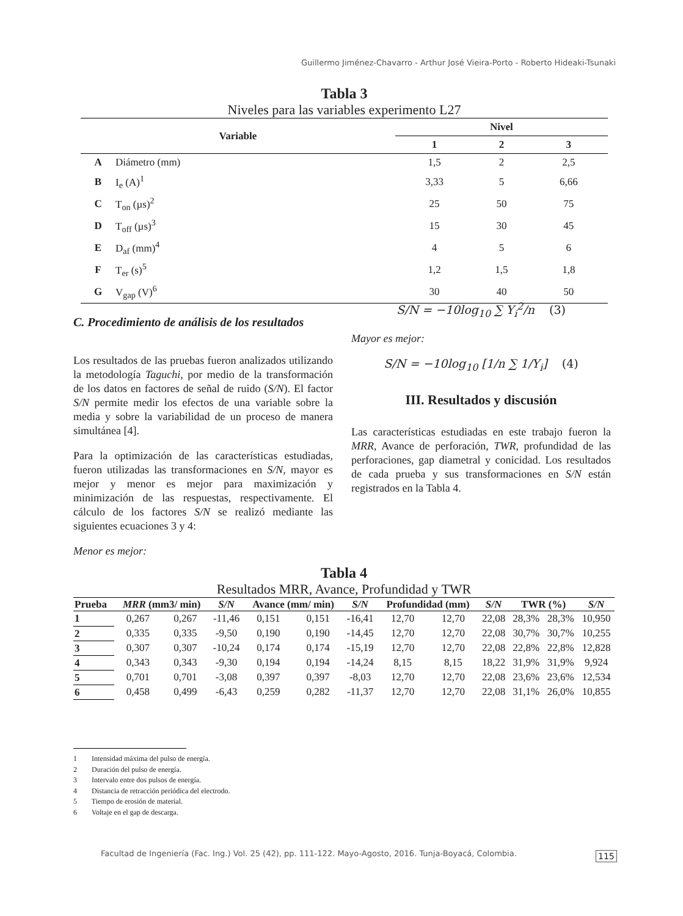Guillermo Jiménez-Chavarro - Arthur José Vieira-Porto - Roberto Hideaki-Tsunaki
Tabla 3
Niveles para las variables experimento L27
| Variable | | Nivel | | |
| --- | --- | --- | --- | --- |
| | | 1 | 2 | 3 |
| A | Diámetro (mm) | 1,5 | 2 | 2,5 |
| B | I<sub>e</sub> (A)<sup>1</sup> | 3,33 | 5 | 6,66 |
| C | T<sub>on</sub> (µs)<sup>2</sup> | 25 | 50 | 75 |
| D | T<sub>off</sub> (µs)<sup>3</sup> | 15 | 30 | 45 |
| E | D<sub>af</sub> (mm)<sup>4</sup> | 4 | 5 | 6 |
| F | T<sub>er</sub> (s)<sup>5</sup> | 1,2 | 1,5 | 1,8 |
| G | V<sub>gap</sub> (V)<sup>6</sup> | 30 | 40 | 50 |
C. Procedimiento de análisis de los resultados
Los resultados de las pruebas fueron analizados utilizando la metodología Taguchi, por medio de la transformación de los datos en factores de señal de ruido (S/N). El factor S/N permite medir los efectos de una variable sobre la media y sobre la variabilidad de un proceso de manera simultánea [4].
Para la optimización de las características estudiadas, fueron utilizadas las transformaciones en S/N, mayor es mejor y menor es mejor para maximización y minimización de las respuestas, respectivamente. El cálculo de los factores S/N se realizó mediante las siguientes ecuaciones 3 y 4:
Menor es mejor:
S/N = −10log<sub>10</sub> ∑ Y<sub>i</sub><sup>2</sup>/n (3)
Mayor es mejor:
S/N = −10log<sub>10</sub> [1/n ∑ 1/Y<sub>i</sub>] (4)
III. Resultados y discusión
Las características estudiadas en este trabajo fueron la MRR, Avance de perforación, TWR, profundidad de las perforaciones, gap diametral y conicidad. Los resultados de cada prueba y sus transformaciones en S/N están registrados en la Tabla 4.
Tabla 4
Resultados MRR, Avance, Profundidad y TWR
| Prueba | MRR (mm3/ min) | | S/N | Avance (mm/ min) | | S/N | Profundidad (mm) | | S/N | TWR (%) | | S/N |
| --- | --- | --- | --- | --- | --- | --- | --- | --- | --- | --- | --- | --- |
| 1 | 0,267 | 0,267 | -11,46 | 0,151 | 0,151 | -16,41 | 12,70 | 12,70 | 22,08 | 28,3% | 28,3% | 10,950 |
| 2 | 0,335 | 0,335 | -9,50 | 0,190 | 0,190 | -14,45 | 12,70 | 12,70 | 22,08 | 30,7% | 30,7% | 10,255 |
| 3 | 0,307 | 0,307 | -10,24 | 0,174 | 0,174 | -15,19 | 12,70 | 12,70 | 22,08 | 22,8% | 22,8% | 12,828 |
| 4 | 0,343 | 0,343 | -9,30 | 0,194 | 0,194 | -14,24 | 8,15 | 8,15 | 18,22 | 31,9% | 31,9% | 9,924 |
| 5 | 0,701 | 0,701 | -3,08 | 0,397 | 0,397 | -8,03 | 12,70 | 12,70 | 22,08 | 23,6% | 23,6% | 12,534 |
| 6 | 0,458 | 0,499 | -6,43 | 0,259 | 0,282 | -11,37 | 12,70 | 12,70 | 22,08 | 31,1% | 26,0% | 10,855 |
1 Intensidad máxima del pulso de energía.
2 Duración del pulso de energía.
3 Intervalo entre dos pulsos de energía.
4 Distancia de retracción periódica del electrodo.
5 Tiempo de erosión de material.
6 Voltaje en el gap de descarga.
Facultad de Ingeniería (Fac. Ing.) Vol. 25 (42), pp. 111-122. Mayo-Agosto, 2016. Tunja-Boyacá, Colombia.
115